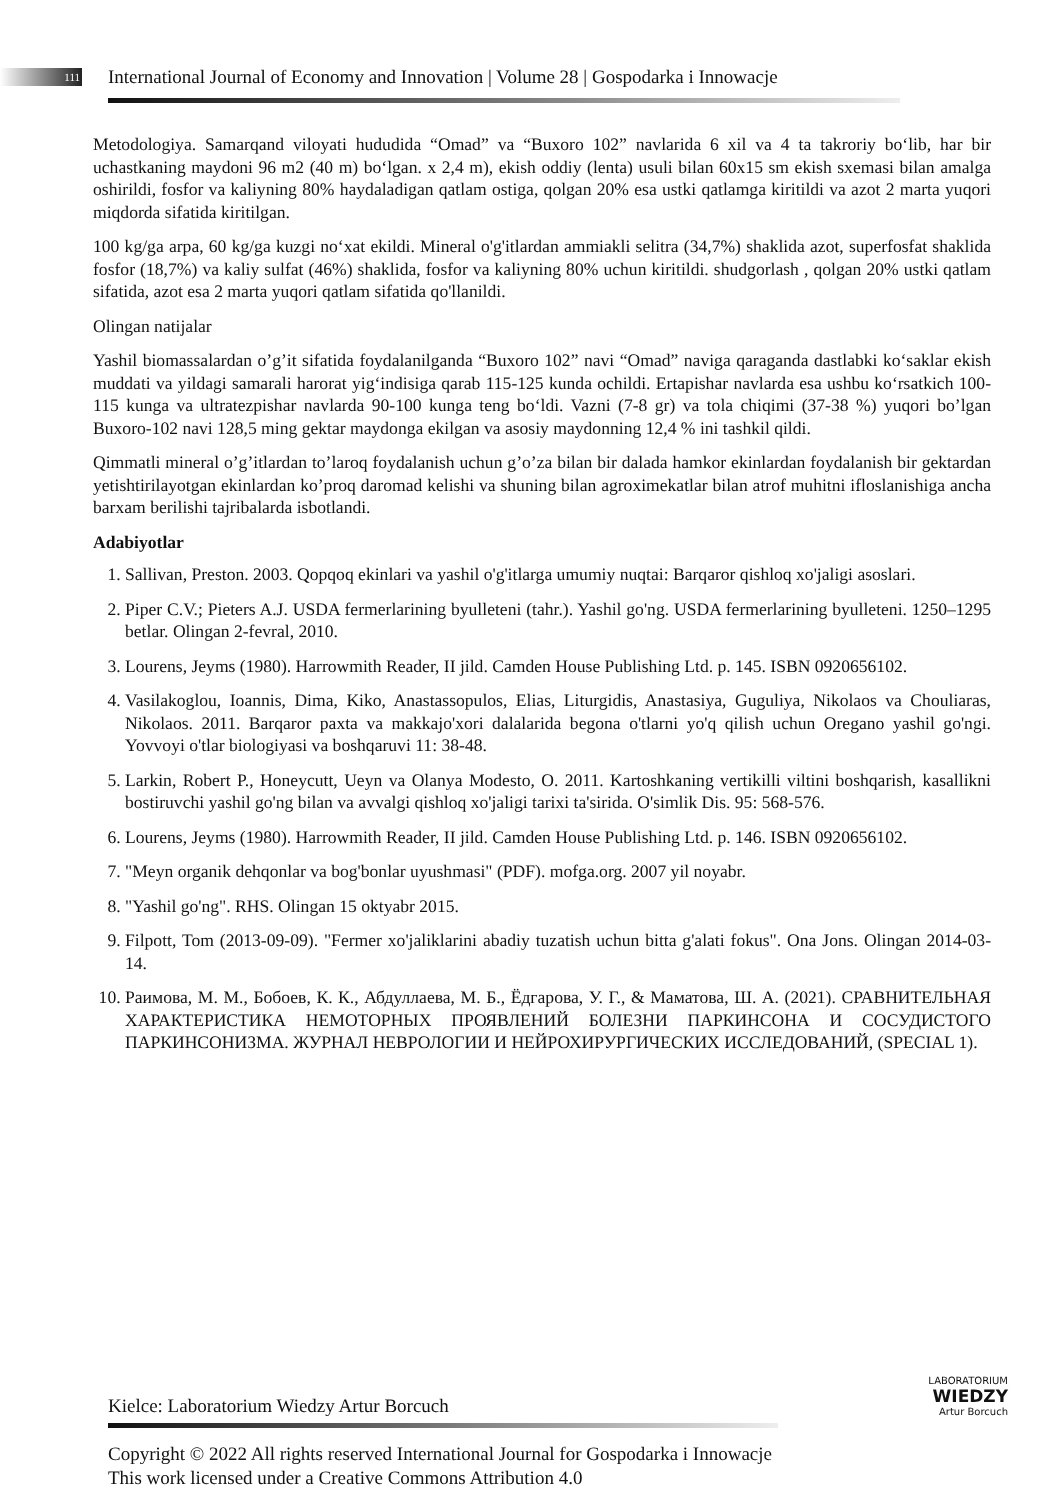111 International Journal of Economy and Innovation | Volume 28 | Gospodarka i Innowacje
Metodologiya. Samarqand viloyati hududida “Omad” va “Buxoro 102” navlarida 6 xil va 4 ta takroriy bo‘lib, har bir uchastkaning maydoni 96 m2 (40 m) bo‘lgan. x 2,4 m), ekish oddiy (lenta) usuli bilan 60x15 sm ekish sxemasi bilan amalga oshirildi, fosfor va kaliyning 80% haydaladigan qatlam ostiga, qolgan 20% esa ustki qatlamga kiritildi va azot 2 marta yuqori miqdorda sifatida kiritilgan.
100 kg/ga arpa, 60 kg/ga kuzgi no‘xat ekildi. Mineral o'g'itlardan ammiakli selitra (34,7%) shaklida azot, superfosfat shaklida fosfor (18,7%) va kaliy sulfat (46%) shaklida, fosfor va kaliyning 80% uchun kiritildi. shudgorlash , qolgan 20% ustki qatlam sifatida, azot esa 2 marta yuqori qatlam sifatida qo'llanildi.
Olingan natijalar
Yashil biomassalardan o’g’it sifatida foydalanilganda “Buxoro 102” navi “Omad” naviga qaraganda dastlabki ko‘saklar ekish muddati va yildagi samarali harorat yig‘indisiga qarab 115-125 kunda ochildi. Ertapishar navlarda esa ushbu ko‘rsatkich 100-115 kunga va ultratezpishar navlarda 90-100 kunga teng bo‘ldi. Vazni (7-8 gr) va tola chiqimi (37-38 %) yuqori bo’lgan Buxoro-102 navi 128,5 ming gektar maydonga ekilgan va asosiy maydonning 12,4 % ini tashkil qildi.
Qimmatli mineral o’g’itlardan to’laroq foydalanish uchun g’o’za bilan bir dalada hamkor ekinlardan foydalanish bir gektardan yetishtirilayotgan ekinlardan ko’proq daromad kelishi va shuning bilan agroximekatlar bilan atrof muhitni ifloslanishiga ancha barxam berilishi tajribalarda isbotlandi.
Adabiyotlar
1. Sallivan, Preston. 2003. Qopqoq ekinlari va yashil o'g'itlarga umumiy nuqtai: Barqaror qishloq xo'jaligi asoslari.
2. Piper C.V.; Pieters A.J. USDA fermerlarining byulleteni (tahr.). Yashil go'ng. USDA fermerlarining byulleteni. 1250–1295 betlar. Olingan 2-fevral, 2010.
3. Lourens, Jeyms (1980). Harrowmith Reader, II jild. Camden House Publishing Ltd. p. 145. ISBN 0920656102.
4. Vasilakoglou, Ioannis, Dima, Kiko, Anastassopulos, Elias, Liturgidis, Anastasiya, Guguliya, Nikolaos va Chouliaras, Nikolaos. 2011. Barqaror paxta va makkajo'xori dalalarida begona o'tlarni yo'q qilish uchun Oregano yashil go'ngi. Yovvoyi o'tlar biologiyasi va boshqaruvi 11: 38-48.
5. Larkin, Robert P., Honeycutt, Ueyn va Olanya Modesto, O. 2011. Kartoshkaning vertikilli viltini boshqarish, kasallikni bostiruvchi yashil go'ng bilan va avvalgi qishloq xo'jaligi tarixi ta'sirida. O'simlik Dis. 95: 568-576.
6. Lourens, Jeyms (1980). Harrowmith Reader, II jild. Camden House Publishing Ltd. p. 146. ISBN 0920656102.
7. "Meyn organik dehqonlar va bog'bonlar uyushmasi" (PDF). mofga.org. 2007 yil noyabr.
8. "Yashil go'ng". RHS. Olingan 15 oktyabr 2015.
9. Filpott, Tom (2013-09-09). "Fermer xo'jaliklarini abadiy tuzatish uchun bitta g'alati fokus". Ona Jons. Olingan 2014-03-14.
10. Раимова, М. М., Бобоев, К. К., Абдуллаева, М. Б., Ёдгарова, У. Г., & Маматова, Ш. А. (2021). СРАВНИТЕЛЬНАЯ ХАРАКТЕРИСТИКА НЕМОТОРНЫХ ПРОЯВЛЕНИЙ БОЛЕЗНИ ПАРКИНСОНА И СОСУДИСТОГО ПАРКИНСОНИЗМА. ЖУРНАЛ НЕВРОЛОГИИ И НЕЙРОХИРУРГИЧЕСКИХ ИССЛЕДОВАНИЙ, (SPECIAL 1).
LABORATORIUM
WIEDZY
Artur Borcuch
Kielce: Laboratorium Wiedzy Artur Borcuch
Copyright © 2022 All rights reserved International Journal for Gospodarka i Innowacje This work licensed under a Creative Commons Attribution 4.0